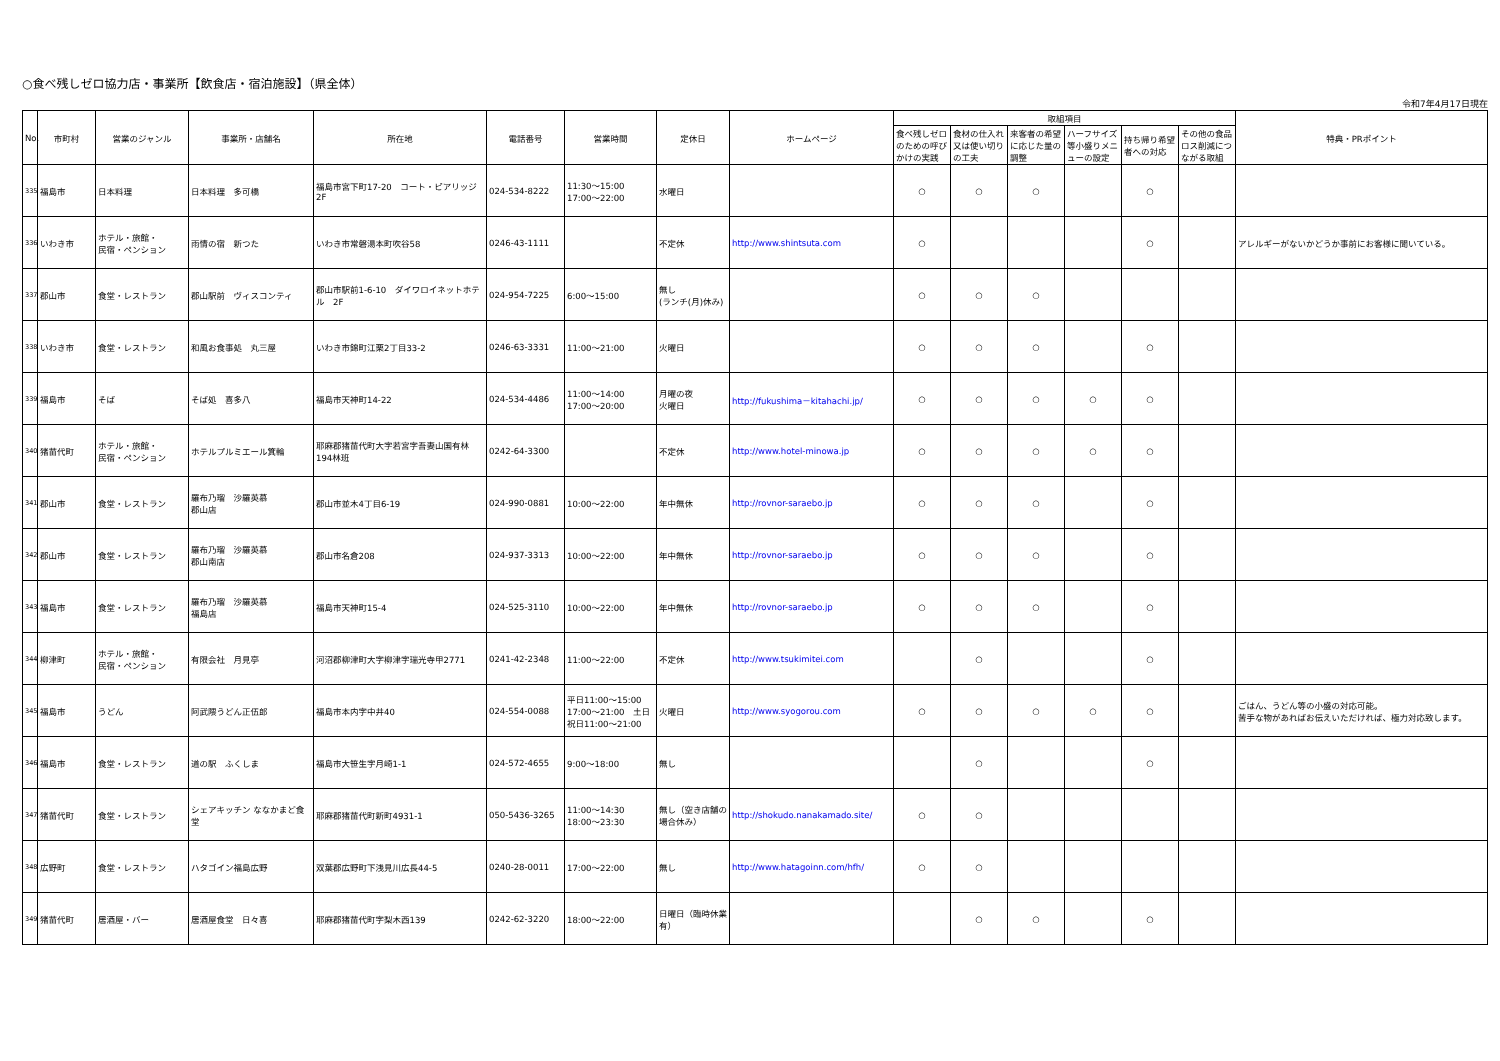○食べ残しゼロ協力店・事業所【飲食店・宿泊施設】（県全体）
令和7年4月17日現在
| No. | 市町村 | 営業のジャンル | 事業所・店舗名 | 所在地 | 電話番号 | 営業時間 | 定休日 | ホームページ | 取組項目 | | | | | | 特典・PRポイント |
| --- | --- | --- | --- | --- | --- | --- | --- | --- | --- | --- | --- | --- | --- | --- | --- |
| | | | | | | | | | 食べ残しゼロのための呼びかけの実践 | 食材の仕入れ又は使い切りの工夫 | 来客者の希望に応じた量の調整 | ハーフサイズ等小盛りメニューの設定 | 持ち帰り希望者への対応 | その他の食品ロス削減につながる取組 | |
| 335 | 福島市 | 日本料理 | 日本料理 多可橋 | 福島市宮下町17-20 コート・ピアリッジ2F | 024-534-8222 | 11:30～15:00 17:00～22:00 | 水曜日 | | ○ | ○ | ○ | | ○ | | |
| 336 | いわき市 | ホテル・旅館・ 民宿・ペンション | 雨情の宿 新つた | いわき市常磐湯本町吹谷58 | 0246-43-1111 | | 不定休 | http://www.shintsuta.com | ○ | | | | ○ | | アレルギーがないかどうか事前にお客様に聞いている。 |
| 337 | 郡山市 | 食堂・レストラン | 郡山駅前 ヴィスコンティ | 郡山市駅前1-6-10 ダイワロイネットホテル 2F | 024-954-7225 | 6:00～15:00 | 無し (ランチ(月)休み) | | ○ | ○ | ○ | | | | |
| 338 | いわき市 | 食堂・レストラン | 和風お食事処 丸三屋 | いわき市錦町江栗2丁目33-2 | 0246-63-3331 | 11:00～21:00 | 火曜日 | | ○ | ○ | ○ | | ○ | | |
| 339 | 福島市 | そば | そば処 喜多八 | 福島市天神町14-22 | 024-534-4486 | 11:00～14:00 17:00～20:00 | 月曜の夜 火曜日 | http://fukushima－kitahachi.jp/ | ○ | ○ | ○ | ○ | ○ | | |
| 340 | 猪苗代町 | ホテル・旅館・ 民宿・ペンション | ホテルプルミエール箕輪 | 耶麻郡猪苗代町大字若宮字吾妻山国有林194林班 | 0242-64-3300 | | 不定休 | http://www.hotel-minowa.jp | ○ | ○ | ○ | ○ | ○ | | |
| 341 | 郡山市 | 食堂・レストラン | 羅布乃瑠 沙羅英慕 郡山店 | 郡山市並木4丁目6-19 | 024-990-0881 | 10:00～22:00 | 年中無休 | http://rovnor-saraebo.jp | ○ | ○ | ○ | | ○ | | |
| 342 | 郡山市 | 食堂・レストラン | 羅布乃瑠 沙羅英慕 郡山南店 | 郡山市名倉208 | 024-937-3313 | 10:00～22:00 | 年中無休 | http://rovnor-saraebo.jp | ○ | ○ | ○ | | ○ | | |
| 343 | 福島市 | 食堂・レストラン | 羅布乃瑠 沙羅英慕 福島店 | 福島市天神町15-4 | 024-525-3110 | 10:00～22:00 | 年中無休 | http://rovnor-saraebo.jp | ○ | ○ | ○ | | ○ | | |
| 344 | 柳津町 | ホテル・旅館・ 民宿・ペンション | 有限会社 月見亭 | 河沼郡柳津町大字柳津字瑞光寺甲2771 | 0241-42-2348 | 11:00～22:00 | 不定休 | http://www.tsukimitei.com | | ○ | | | ○ | | |
| 345 | 福島市 | うどん | 阿武隈うどん正伍郎 | 福島市本内字中井40 | 024-554-0088 | 平日11:00～15:00 17:00～21:00 土日祝日11:00～21:00 | 火曜日 | http://www.syogorou.com | ○ | ○ | ○ | ○ | ○ | | ごはん、うどん等の小盛の対応可能。 苦手な物があればお伝えいただければ、極力対応致します。 |
| 346 | 福島市 | 食堂・レストラン | 道の駅 ふくしま | 福島市大笹生字月崎1-1 | 024-572-4655 | 9:00～18:00 | 無し | | | ○ | | | ○ | | |
| 347 | 猪苗代町 | 食堂・レストラン | シェアキッチン ななかまど食堂 | 耶麻郡猪苗代町新町4931-1 | 050-5436-3265 | 11:00～14:30 18:00～23:30 | 無し（空き店舗の場合休み） | http://shokudo.nanakamado.site/ | ○ | ○ | | | | | |
| 348 | 広野町 | 食堂・レストラン | ハタゴイン福島広野 | 双葉郡広野町下浅見川広長44-5 | 0240-28-0011 | 17:00～22:00 | 無し | http://www.hatagoinn.com/hfh/ | ○ | ○ | | | | | |
| 349 | 猪苗代町 | 居酒屋・バー | 居酒屋食堂 日々喜 | 耶麻郡猪苗代町字梨木西139 | 0242-62-3220 | 18:00～22:00 | 日曜日（臨時休業有） | | | ○ | ○ | | ○ | | |